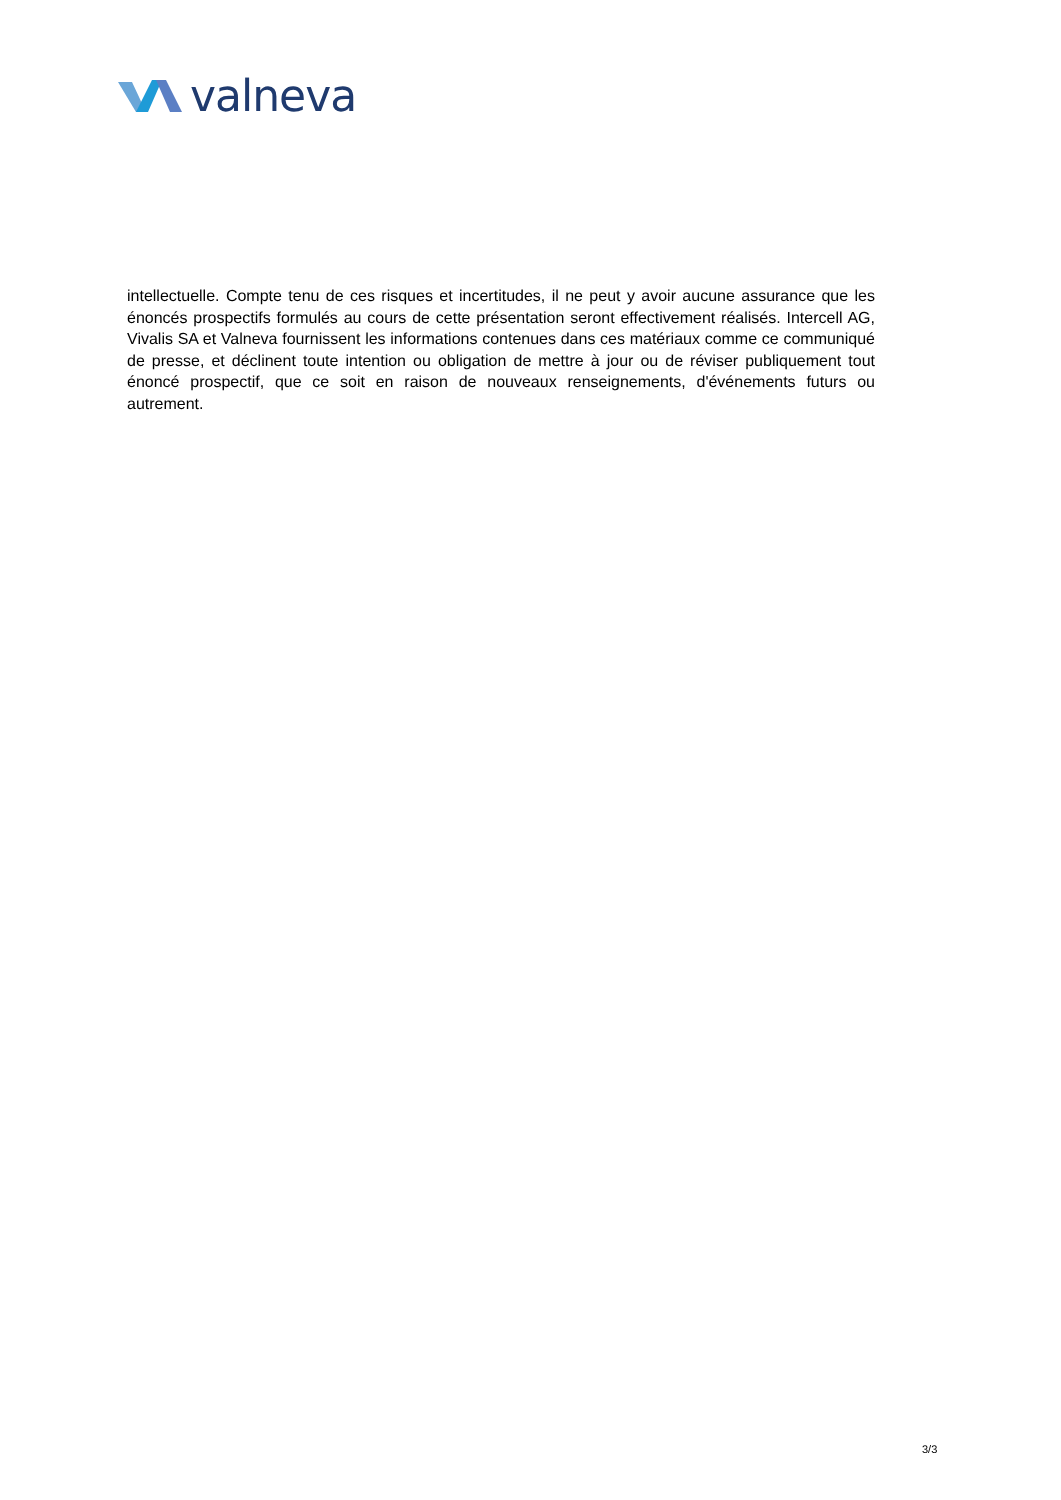valneva
intellectuelle. Compte tenu de ces risques et incertitudes, il ne peut y avoir aucune assurance que les énoncés prospectifs formulés au cours de cette présentation seront effectivement réalisés. Intercell AG, Vivalis SA et Valneva fournissent les informations contenues dans ces matériaux comme ce communiqué de presse, et déclinent toute intention ou obligation de mettre à jour ou de réviser publiquement tout énoncé prospectif, que ce soit en raison de nouveaux renseignements, d'événements futurs ou autrement.
3/3